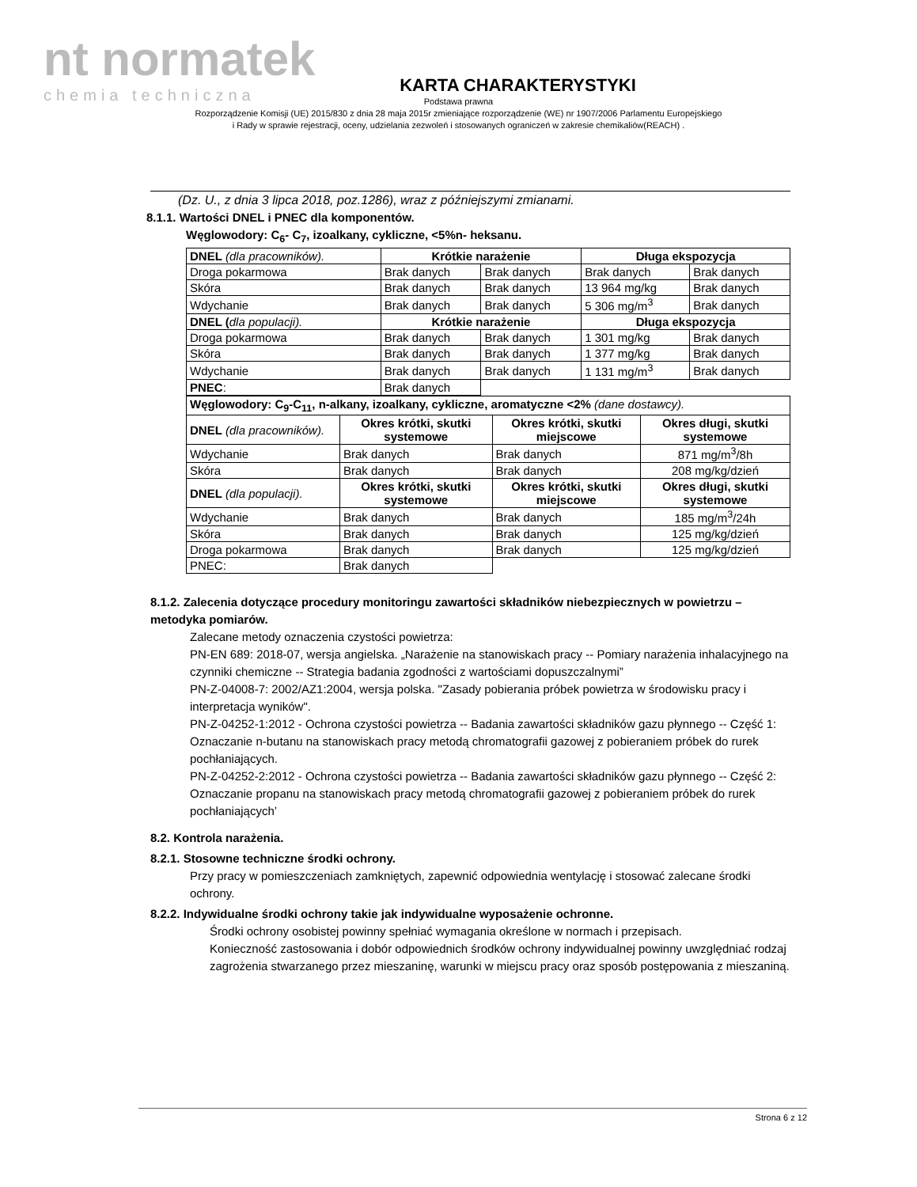nt normatek
chemia techniczna
KARTA CHARAKTERYSTYKI
Podstawa prawna
Rozporządzenie Komisji (UE) 2015/830 z dnia 28 maja 2015r zmieniające rozporządzenie (WE) nr 1907/2006 Parlamentu Europejskiego
i Rady w sprawie rejestracji, oceny, udzielania zezwoleń i stosowanych ograniczeń w zakresie chemikaliów(REACH) .
(Dz. U., z dnia 3 lipca 2018, poz.1286), wraz z późniejszymi zmianami.
8.1.1. Wartości DNEL i PNEC dla komponentów.
Węglowodory: C<sub>6</sub>- C<sub>7</sub>, izoalkany, cykliczne, <5%n- heksanu.
| DNEL (dla pracowników). | Krótkie narażenie | | Długa ekspozycja | |
| --- | --- | --- | --- | --- |
| Droga pokarmowa | Brak danych | Brak danych | Brak danych | Brak danych |
| Skóra | Brak danych | Brak danych | 13 964 mg/kg | Brak danych |
| Wdychanie | Brak danych | Brak danych | 5 306 mg/m<sup>3</sup> | Brak danych |
| DNEL ( dla populacji). | Krótkie narażenie | | Długa ekspozycja | |
| Droga pokarmowa | Brak danych | Brak danych | 1 301 mg/kg | Brak danych |
| Skóra | Brak danych | Brak danych | 1 377 mg/kg | Brak danych |
| Wdychanie | Brak danych | Brak danych | 1 131 mg/m<sup>3</sup> | Brak danych |
| PNEC : | Brak danych | | | |
| Węglowodory: C<sub>9</sub>-C<sub>11</sub>, n-alkany, izoalkany, cykliczne, aromatyczne <2% (dane dostawcy). | | | |
| DNEL (dla pracowników). | Okres krótki, skutki systemowe | Okres krótki, skutki miejscowe | Okres długi, skutki systemowe |
| Wdychanie | Brak danych | Brak danych | 871 mg/m<sup>3</sup>/8h |
| Skóra | Brak danych | Brak danych | 208 mg/kg/dzień |
| DNEL (dla populacji). | Okres krótki, skutki systemowe | Okres krótki, skutki miejscowe | Okres długi, skutki systemowe |
| Wdychanie | Brak danych | Brak danych | 185 mg/m<sup>3</sup>/24h |
| Skóra | Brak danych | Brak danych | 125 mg/kg/dzień |
| Droga pokarmowa | Brak danych | Brak danych | 125 mg/kg/dzień |
| PNEC: | Brak danych | | |
8.1.2. Zalecenia dotyczące procedury monitoringu zawartości składników niebezpiecznych w powietrzu – metodyka pomiarów.
Zalecane metody oznaczenia czystości powietrza:
PN-EN 689: 2018-07, wersja angielska. „Narażenie na stanowiskach pracy -- Pomiary narażenia inhalacyjnego na czynniki chemiczne -- Strategia badania zgodności z wartościami dopuszczalnymi”
PN-Z-04008-7: 2002/AZ1:2004, wersja polska. "Zasady pobierania próbek powietrza w środowisku pracy i interpretacja wyników".
PN-Z-04252-1:2012 - Ochrona czystości powietrza -- Badania zawartości składników gazu płynnego -- Część 1: Oznaczanie n-butanu na stanowiskach pracy metodą chromatografii gazowej z pobieraniem próbek do rurek pochłaniających.
PN-Z-04252-2:2012 - Ochrona czystości powietrza -- Badania zawartości składników gazu płynnego -- Część 2: Oznaczanie propanu na stanowiskach pracy metodą chromatografii gazowej z pobieraniem próbek do rurek pochłaniających’
8.2. Kontrola narażenia.
8.2.1. Stosowne techniczne środki ochrony.
Przy pracy w pomieszczeniach zamkniętych, zapewnić odpowiednia wentylację i stosować zalecane środki ochrony.
8.2.2. Indywidualne środki ochrony takie jak indywidualne wyposażenie ochronne.
Środki ochrony osobistej powinny spełniać wymagania określone w normach i przepisach.
Konieczność zastosowania i dobór odpowiednich środków ochrony indywidualnej powinny uwzględniać rodzaj zagrożenia stwarzanego przez mieszaninę, warunki w miejscu pracy oraz sposób postępowania z mieszaniną.
Strona 6 z 12